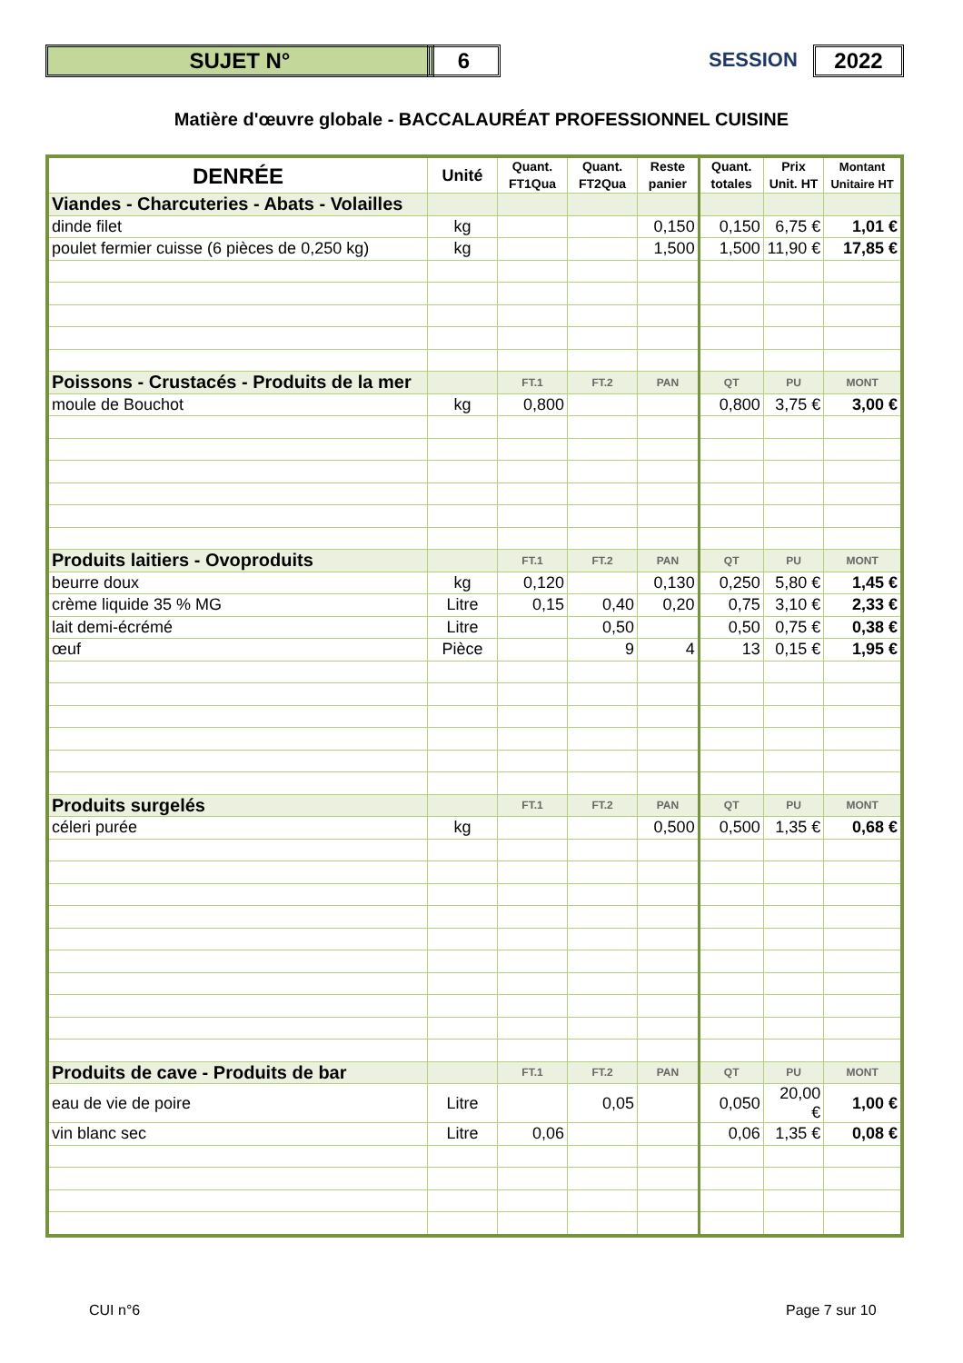SUJET N° 6 SESSION 2022
Matière d'œuvre globale - BACCALAURÉAT PROFESSIONNEL CUISINE
| DENRÉE | Unité | Quant. FT1Qua | Quant. FT2Qua | Reste panier | Quant. totales | Prix Unit. HT | Montant Unitaire HT |
| --- | --- | --- | --- | --- | --- | --- | --- |
| Viandes - Charcuteries - Abats - Volailles | | | | | | | |
| dinde filet | kg | | | 0,150 | 0,150 | 6,75 € | 1,01 € |
| poulet fermier cuisse (6 pièces de 0,250 kg) | kg | | | 1,500 | 1,500 | 11,90 € | 17,85 € |
| Poissons - Crustacés - Produits de la mer | | FT.1 | FT.2 | PAN | QT | PU | MONT |
| moule de Bouchot | kg | 0,800 | | | 0,800 | 3,75 € | 3,00 € |
| Produits laitiers - Ovoproduits | | FT.1 | FT.2 | PAN | QT | PU | MONT |
| beurre doux | kg | 0,120 | | 0,130 | 0,250 | 5,80 € | 1,45 € |
| crème liquide 35 % MG | Litre | 0,15 | 0,40 | 0,20 | 0,75 | 3,10 € | 2,33 € |
| lait demi-écrémé | Litre | | 0,50 | | 0,50 | 0,75 € | 0,38 € |
| œuf | Pièce | | 9 | 4 | 13 | 0,15 € | 1,95 € |
| Produits surgelés | | FT.1 | FT.2 | PAN | QT | PU | MONT |
| céleri purée | kg | | | 0,500 | 0,500 | 1,35 € | 0,68 € |
| Produits de cave - Produits de bar | | FT.1 | FT.2 | PAN | QT | PU | MONT |
| eau de vie de poire | Litre | | 0,05 | | 0,050 | 20,00 € | 1,00 € |
| vin blanc sec | Litre | 0,06 | | | 0,06 | 1,35 € | 0,08 € |
CUI n°6 Page 7 sur 10